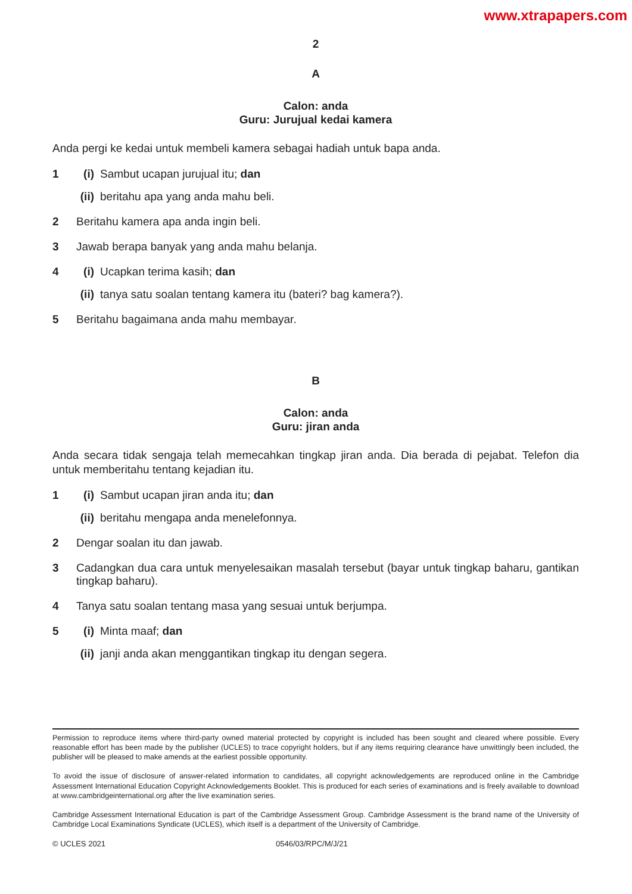www.xtrapapers.com
2
A
Calon: anda
Guru: Jurujual kedai kamera
Anda pergi ke kedai untuk membeli kamera sebagai hadiah untuk bapa anda.
1 (i) Sambut ucapan jurujual itu; dan
(ii) beritahu apa yang anda mahu beli.
2 Beritahu kamera apa anda ingin beli.
3 Jawab berapa banyak yang anda mahu belanja.
4 (i) Ucapkan terima kasih; dan
(ii) tanya satu soalan tentang kamera itu (bateri? bag kamera?).
5 Beritahu bagaimana anda mahu membayar.
B
Calon: anda
Guru: jiran anda
Anda secara tidak sengaja telah memecahkan tingkap jiran anda. Dia berada di pejabat. Telefon dia untuk memberitahu tentang kejadian itu.
1 (i) Sambut ucapan jiran anda itu; dan
(ii) beritahu mengapa anda menelefonnya.
2 Dengar soalan itu dan jawab.
3 Cadangkan dua cara untuk menyelesaikan masalah tersebut (bayar untuk tingkap baharu, gantikan tingkap baharu).
4 Tanya satu soalan tentang masa yang sesuai untuk berjumpa.
5 (i) Minta maaf; dan
(ii) janji anda akan menggantikan tingkap itu dengan segera.
Permission to reproduce items where third-party owned material protected by copyright is included has been sought and cleared where possible. Every reasonable effort has been made by the publisher (UCLES) to trace copyright holders, but if any items requiring clearance have unwittingly been included, the publisher will be pleased to make amends at the earliest possible opportunity.
To avoid the issue of disclosure of answer-related information to candidates, all copyright acknowledgements are reproduced online in the Cambridge Assessment International Education Copyright Acknowledgements Booklet. This is produced for each series of examinations and is freely available to download at www.cambridgeinternational.org after the live examination series.
Cambridge Assessment International Education is part of the Cambridge Assessment Group. Cambridge Assessment is the brand name of the University of Cambridge Local Examinations Syndicate (UCLES), which itself is a department of the University of Cambridge.
© UCLES 2021 0546/03/RPC/M/J/21